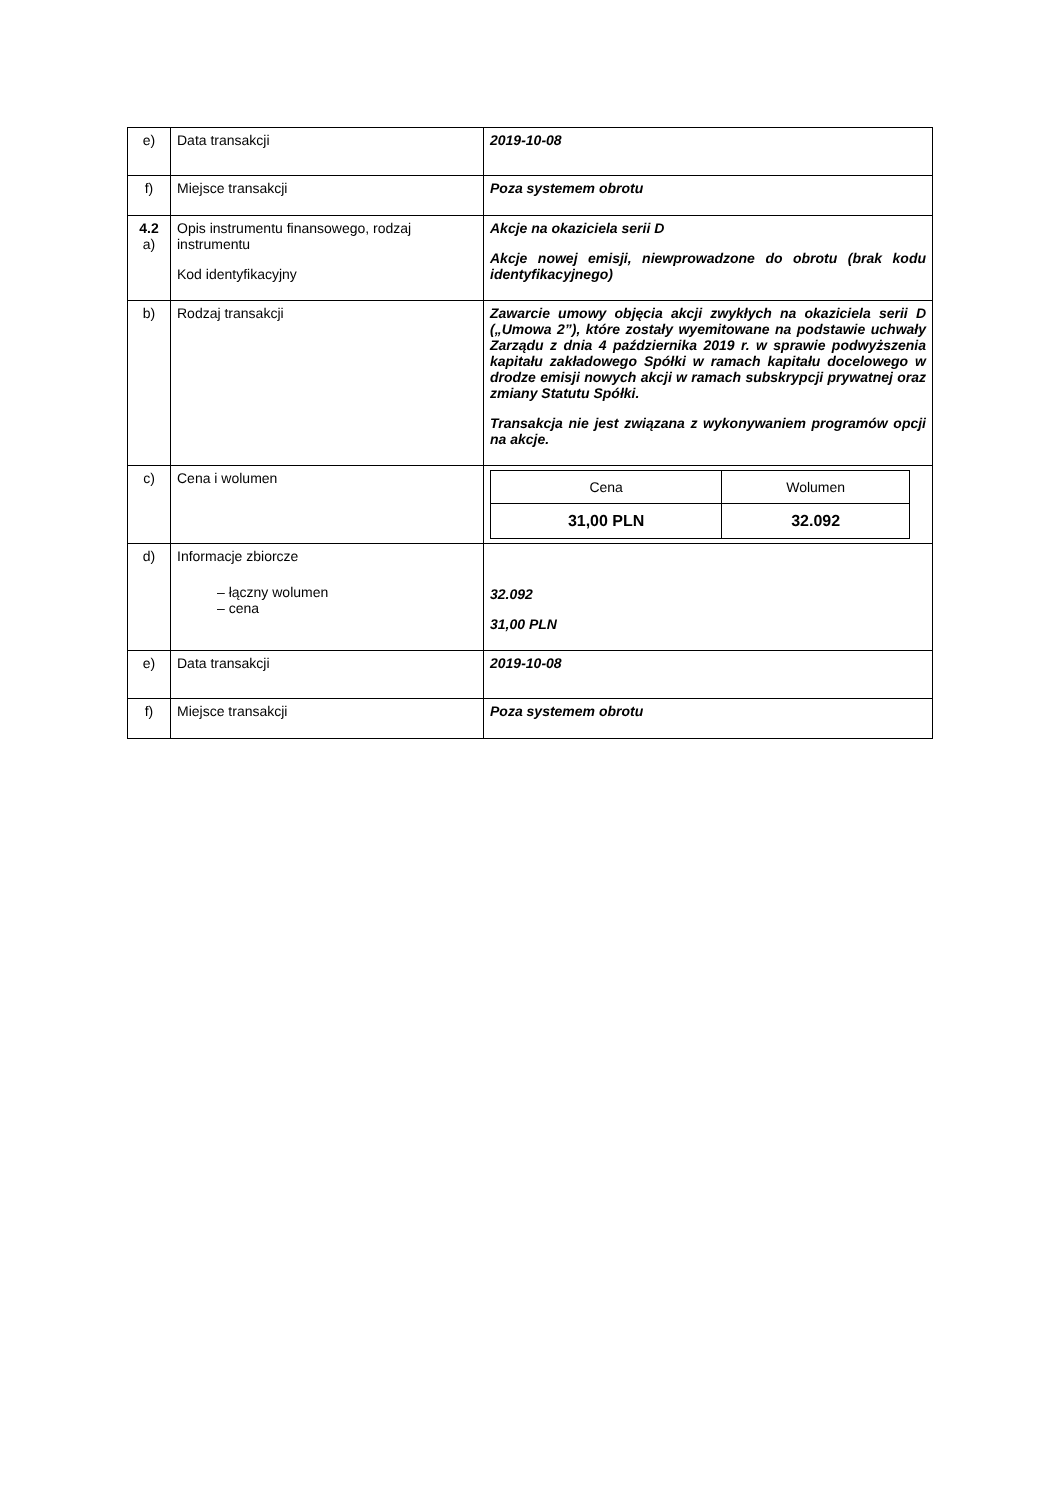| e) | Data transakcji | 2019-10-08 |
| f) | Miejsce transakcji | Poza systemem obrotu |
| 4.2 a) | Opis instrumentu finansowego, rodzaj instrumentu Kod identyfikacyjny | Akcje na okaziciela serii D Akcje nowej emisji, niewprowadzone do obrotu (brak kodu identyfikacyjnego) |
| b) | Rodzaj transakcji | Zawarcie umowy objęcia akcji zwykłych na okaziciela serii D („Umowa 2”), które zostały wyemitowane na podstawie uchwały Zarządu z dnia 4 października 2019 r. w sprawie podwyższenia kapitału zakładowego Spółki w ramach kapitału docelowego w drodze emisji nowych akcji w ramach subskrypcji prywatnej oraz zmiany Statutu Spółki. Transakcja nie jest związana z wykonywaniem programów opcji na akcje. |
| c) | Cena i wolumen | / Cena / Wolumen / / 31,00 PLN / 32.092 / |
| d) | Informacje zbiorcze – łączny wolumen – cena | 32.092 31,00 PLN |
| e) | Data transakcji | 2019-10-08 |
| f) | Miejsce transakcji | Poza systemem obrotu |